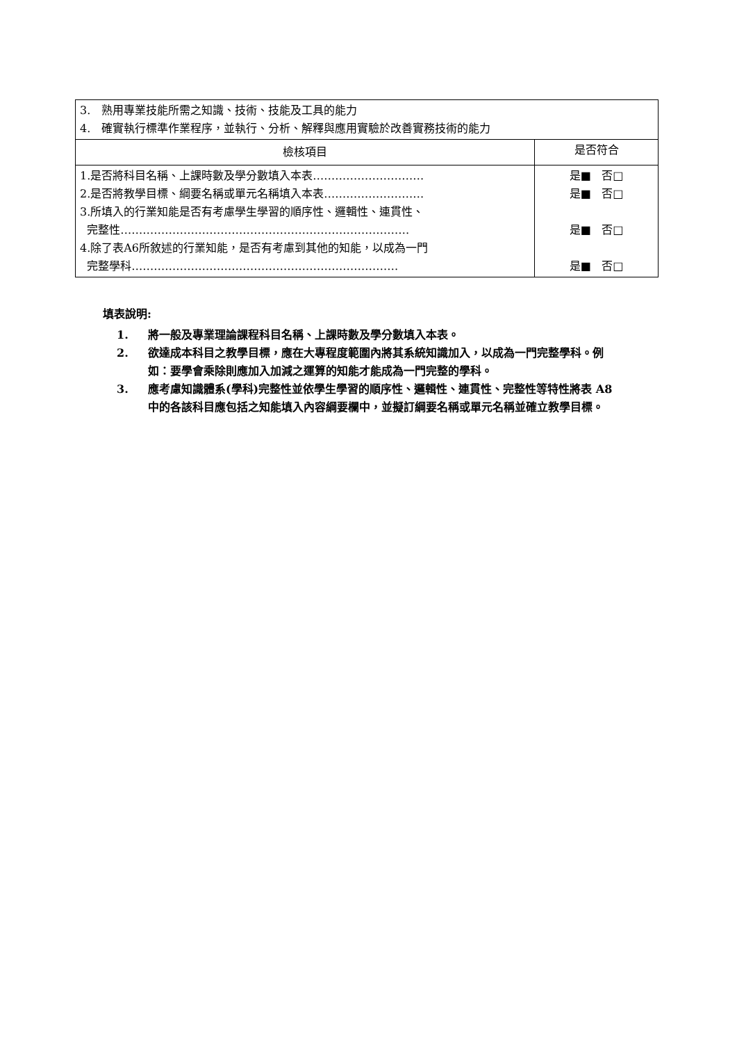| 3. 熟用專業技能所需之知識、技術、技能及工具的能力 4. 確實執行標準作業程序，並執行、分析、解釋與應用實驗於改善實務技術的能力 | |
| 檢核項目 | 是否符合 |
| 1.是否將科目名稱、上課時數及學分數填入本表………………………… 2.是否將教學目標、綱要名稱或單元名稱填入本表……………………… 3.所填入的行業知能是否有考慮學生學習的順序性、邏輯性、連貫性、 完整性…………………………………………………………………… 4.除了表A6所敘述的行業知能，是否有考慮到其他的知能，以成為一門 完整學科……………………………………………………………… | 是■ 否□ 是■ 否□ 是■ 否□ 是■ 否□ |
填表說明:
1. 將一般及專業理論課程科目名稱、上課時數及學分數填入本表。
2. 欲達成本科目之教學目標，應在大專程度範圍內將其系統知識加入，以成為一門完整學科。例如：要學會乘除則應加入加減之運算的知能才能成為一門完整的學科。
3. 應考慮知識體系(學科)完整性並依學生學習的順序性、邏輯性、連貫性、完整性等特性將表 A8 中的各該科目應包括之知能填入內容綱要欄中，並擬訂綱要名稱或單元名稱並確立教學目標。